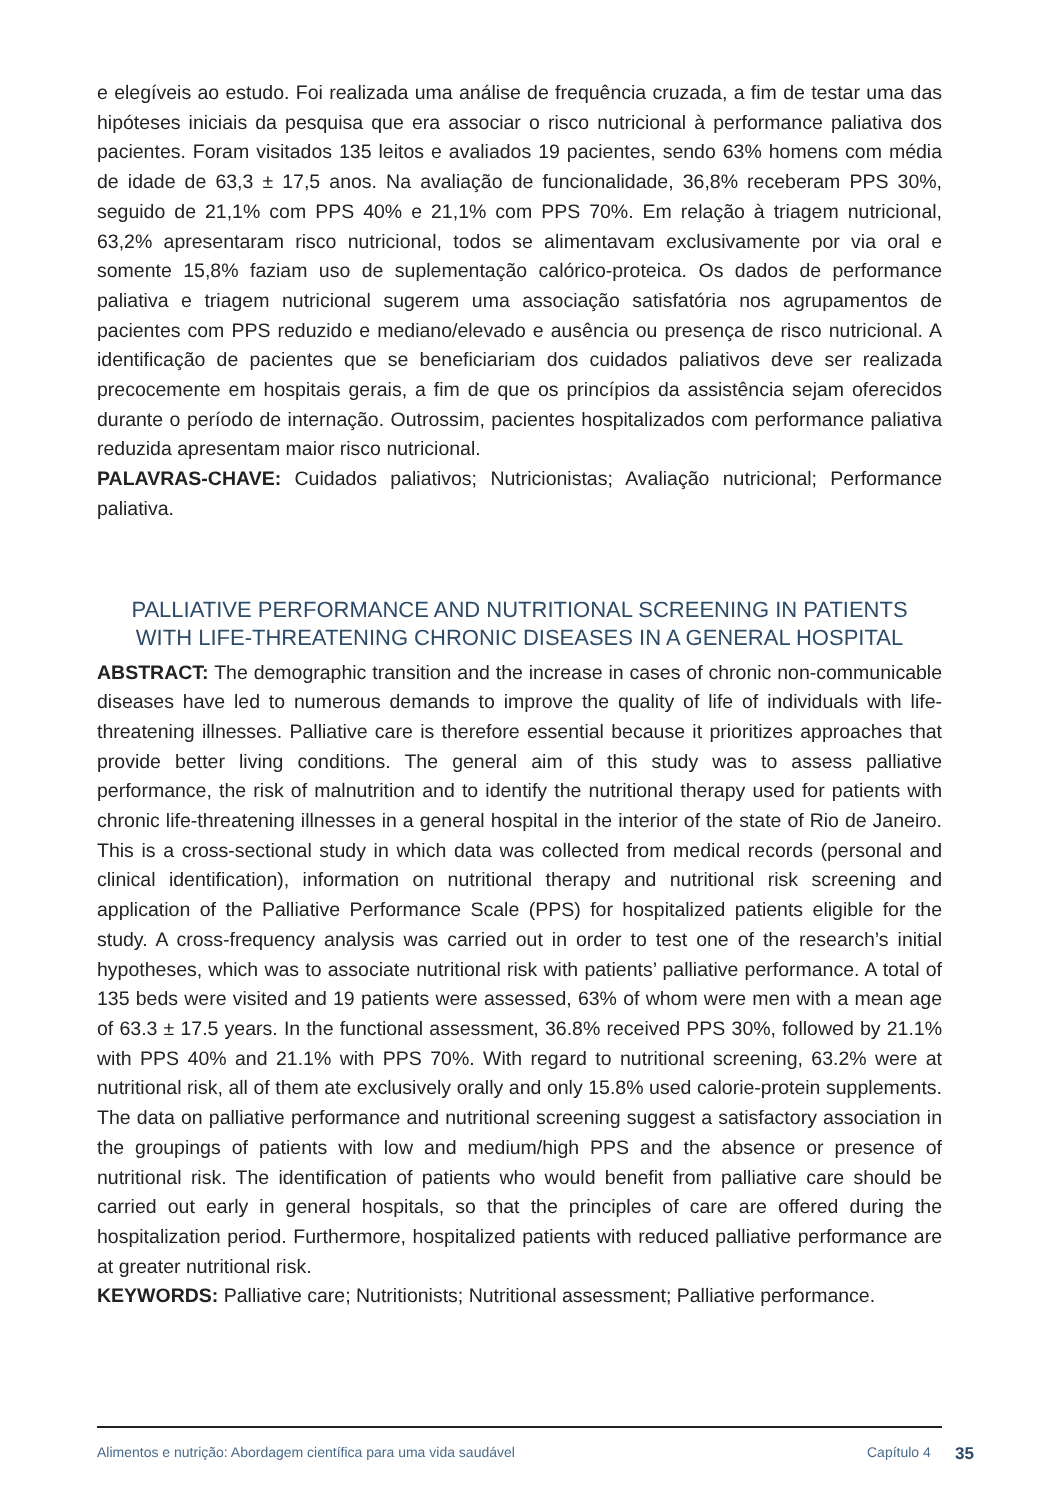e elegíveis ao estudo. Foi realizada uma análise de frequência cruzada, a fim de testar uma das hipóteses iniciais da pesquisa que era associar o risco nutricional à performance paliativa dos pacientes. Foram visitados 135 leitos e avaliados 19 pacientes, sendo 63% homens com média de idade de 63,3 ± 17,5 anos. Na avaliação de funcionalidade, 36,8% receberam PPS 30%, seguido de 21,1% com PPS 40% e 21,1% com PPS 70%. Em relação à triagem nutricional, 63,2% apresentaram risco nutricional, todos se alimentavam exclusivamente por via oral e somente 15,8% faziam uso de suplementação calórico-proteica. Os dados de performance paliativa e triagem nutricional sugerem uma associação satisfatória nos agrupamentos de pacientes com PPS reduzido e mediano/elevado e ausência ou presença de risco nutricional. A identificação de pacientes que se beneficiariam dos cuidados paliativos deve ser realizada precocemente em hospitais gerais, a fim de que os princípios da assistência sejam oferecidos durante o período de internação. Outrossim, pacientes hospitalizados com performance paliativa reduzida apresentam maior risco nutricional.
PALAVRAS-CHAVE: Cuidados paliativos; Nutricionistas; Avaliação nutricional; Performance paliativa.
PALLIATIVE PERFORMANCE AND NUTRITIONAL SCREENING IN PATIENTS
WITH LIFE-THREATENING CHRONIC DISEASES IN A GENERAL HOSPITAL
ABSTRACT: The demographic transition and the increase in cases of chronic non-communicable diseases have led to numerous demands to improve the quality of life of individuals with life-threatening illnesses. Palliative care is therefore essential because it prioritizes approaches that provide better living conditions. The general aim of this study was to assess palliative performance, the risk of malnutrition and to identify the nutritional therapy used for patients with chronic life-threatening illnesses in a general hospital in the interior of the state of Rio de Janeiro. This is a cross-sectional study in which data was collected from medical records (personal and clinical identification), information on nutritional therapy and nutritional risk screening and application of the Palliative Performance Scale (PPS) for hospitalized patients eligible for the study. A cross-frequency analysis was carried out in order to test one of the research’s initial hypotheses, which was to associate nutritional risk with patients’ palliative performance. A total of 135 beds were visited and 19 patients were assessed, 63% of whom were men with a mean age of 63.3 ± 17.5 years. In the functional assessment, 36.8% received PPS 30%, followed by 21.1% with PPS 40% and 21.1% with PPS 70%. With regard to nutritional screening, 63.2% were at nutritional risk, all of them ate exclusively orally and only 15.8% used calorie-protein supplements. The data on palliative performance and nutritional screening suggest a satisfactory association in the groupings of patients with low and medium/high PPS and the absence or presence of nutritional risk. The identification of patients who would benefit from palliative care should be carried out early in general hospitals, so that the principles of care are offered during the hospitalization period. Furthermore, hospitalized patients with reduced palliative performance are at greater nutritional risk.
KEYWORDS: Palliative care; Nutritionists; Nutritional assessment; Palliative performance.
Alimentos e nutrição: Abordagem científica para uma vida saudável Capítulo 4 35